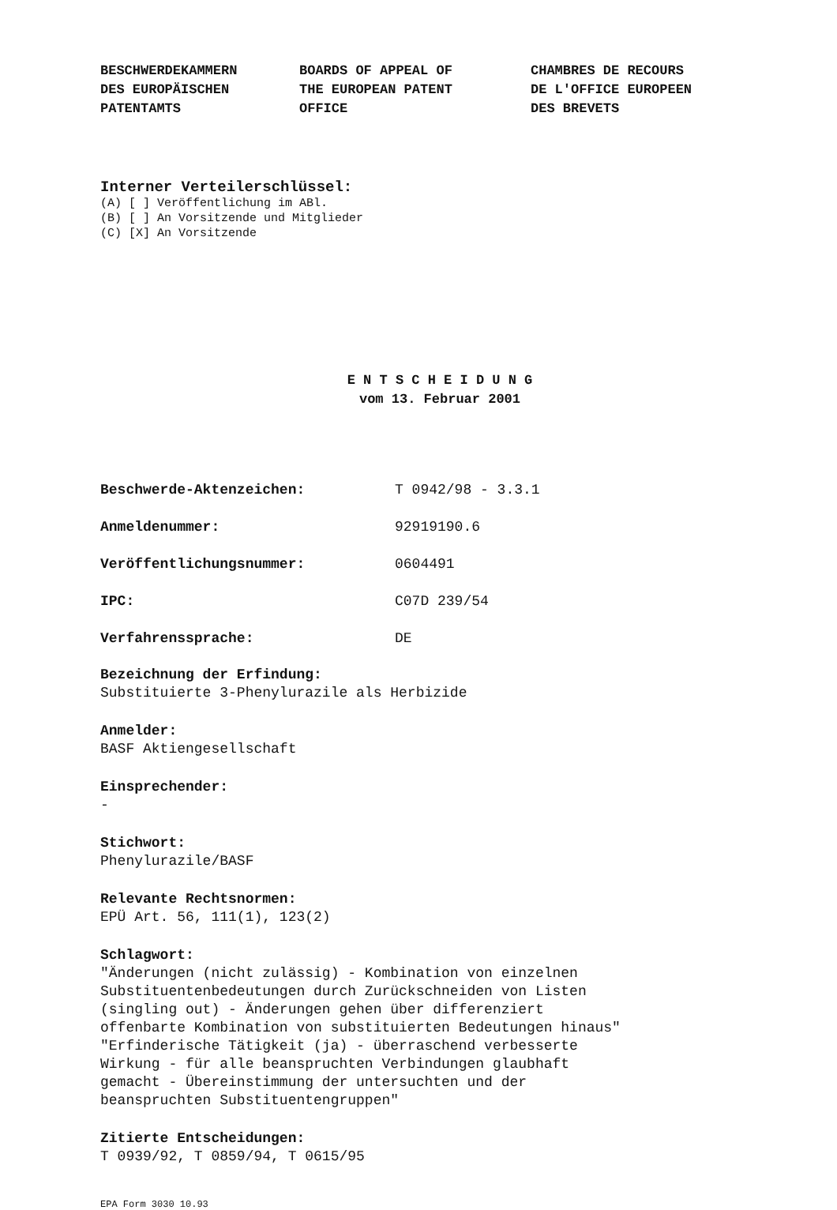BESCHWERDEKAMMERN
DES EUROPÄISCHEN
PATENTAMTS
BOARDS OF APPEAL OF
THE EUROPEAN PATENT
OFFICE
CHAMBRES DE RECOURS
DE L'OFFICE EUROPEEN
DES BREVETS
Interner Verteilerschlüssel:
(A) [ ] Veröffentlichung im ABl.
(B) [ ] An Vorsitzende und Mitglieder
(C) [X] An Vorsitzende
E N T S C H E I D U N G
vom 13. Februar 2001
Beschwerde-Aktenzeichen: T 0942/98 - 3.3.1
Anmeldenummer: 92919190.6
Veröffentlichungsnummer: 0604491
IPC: C07D 239/54
Verfahrenssprache: DE
Bezeichnung der Erfindung:
Substituierte 3-Phenylurazile als Herbizide
Anmelder:
BASF Aktiengesellschaft
Einsprechender:
-
Stichwort:
Phenylurazile/BASF
Relevante Rechtsnormen:
EPÜ Art. 56, 111(1), 123(2)
Schlagwort:
"Änderungen (nicht zulässig) - Kombination von einzelnen
Substituentenbedeutungen durch Zurückschneiden von Listen
(singling out) - Änderungen gehen über differenziert
offenbarte Kombination von substituierten Bedeutungen hinaus"
"Erfinderische Tätigkeit (ja) - überraschend verbesserte
Wirkung - für alle beanspruchten Verbindungen glaubhaft
gemacht - Übereinstimmung der untersuchten und der
beanspruchten Substituentengruppen"
Zitierte Entscheidungen:
T 0939/92, T 0859/94, T 0615/95
EPA Form 3030 10.93